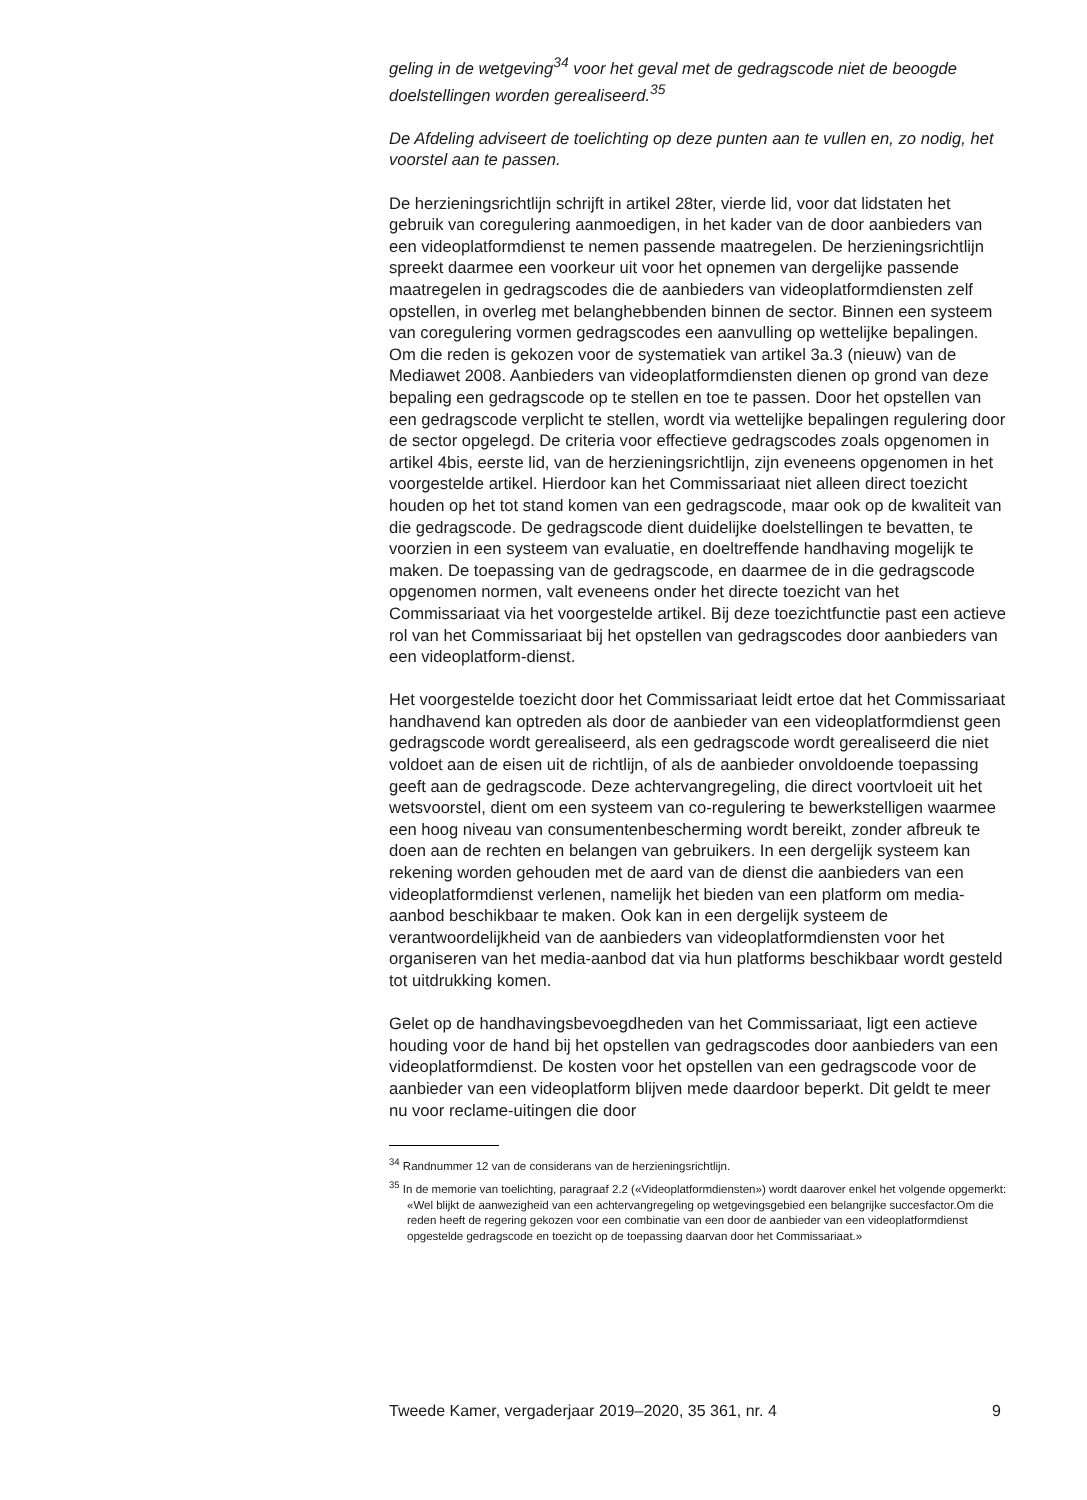geling in de wetgeving<sup>34</sup> voor het geval met de gedragscode niet de beoogde doelstellingen worden gerealiseerd.<sup>35</sup>
De Afdeling adviseert de toelichting op deze punten aan te vullen en, zo nodig, het voorstel aan te passen.
De herzieningsrichtlijn schrijft in artikel 28ter, vierde lid, voor dat lidstaten het gebruik van coregulering aanmoedigen, in het kader van de door aanbieders van een videoplatformdienst te nemen passende maatregelen. De herzieningsrichtlijn spreekt daarmee een voorkeur uit voor het opnemen van dergelijke passende maatregelen in gedragscodes die de aanbieders van videoplatformdiensten zelf opstellen, in overleg met belanghebbenden binnen de sector. Binnen een systeem van coregulering vormen gedragscodes een aanvulling op wettelijke bepalingen. Om die reden is gekozen voor de systematiek van artikel 3a.3 (nieuw) van de Mediawet 2008. Aanbieders van videoplatformdiensten dienen op grond van deze bepaling een gedragscode op te stellen en toe te passen. Door het opstellen van een gedragscode verplicht te stellen, wordt via wettelijke bepalingen regulering door de sector opgelegd. De criteria voor effectieve gedragscodes zoals opgenomen in artikel 4bis, eerste lid, van de herzieningsrichtlijn, zijn eveneens opgenomen in het voorgestelde artikel. Hierdoor kan het Commissariaat niet alleen direct toezicht houden op het tot stand komen van een gedragscode, maar ook op de kwaliteit van die gedragscode. De gedragscode dient duidelijke doelstellingen te bevatten, te voorzien in een systeem van evaluatie, en doeltreffende handhaving mogelijk te maken. De toepassing van de gedragscode, en daarmee de in die gedragscode opgenomen normen, valt eveneens onder het directe toezicht van het Commissariaat via het voorgestelde artikel. Bij deze toezichtfunctie past een actieve rol van het Commissariaat bij het opstellen van gedragscodes door aanbieders van een videoplatform-dienst.
Het voorgestelde toezicht door het Commissariaat leidt ertoe dat het Commissariaat handhavend kan optreden als door de aanbieder van een videoplatformdienst geen gedragscode wordt gerealiseerd, als een gedragscode wordt gerealiseerd die niet voldoet aan de eisen uit de richtlijn, of als de aanbieder onvoldoende toepassing geeft aan de gedragscode. Deze achtervangregeling, die direct voortvloeit uit het wetsvoorstel, dient om een systeem van co-regulering te bewerkstelligen waarmee een hoog niveau van consumentenbescherming wordt bereikt, zonder afbreuk te doen aan de rechten en belangen van gebruikers. In een dergelijk systeem kan rekening worden gehouden met de aard van de dienst die aanbieders van een videoplatformdienst verlenen, namelijk het bieden van een platform om media-aanbod beschikbaar te maken. Ook kan in een dergelijk systeem de verantwoordelijkheid van de aanbieders van videoplatformdiensten voor het organiseren van het media-aanbod dat via hun platforms beschikbaar wordt gesteld tot uitdrukking komen.
Gelet op de handhavingsbevoegdheden van het Commissariaat, ligt een actieve houding voor de hand bij het opstellen van gedragscodes door aanbieders van een videoplatformdienst. De kosten voor het opstellen van een gedragscode voor de aanbieder van een videoplatform blijven mede daardoor beperkt. Dit geldt te meer nu voor reclame-uitingen die door
<sup>34</sup> Randnummer 12 van de considerans van de herzieningsrichtlijn.
<sup>35</sup> In de memorie van toelichting, paragraaf 2.2 («Videoplatformdiensten») wordt daarover enkel het volgende opgemerkt: «Wel blijkt de aanwezigheid van een achtervangregeling op wetgevingsgebied een belangrijke succesfactor.Om die reden heeft de regering gekozen voor een combinatie van een door de aanbieder van een videoplatformdienst opgestelde gedragscode en toezicht op de toepassing daarvan door het Commissariaat.»
Tweede Kamer, vergaderjaar 2019–2020, 35 361, nr. 4 9